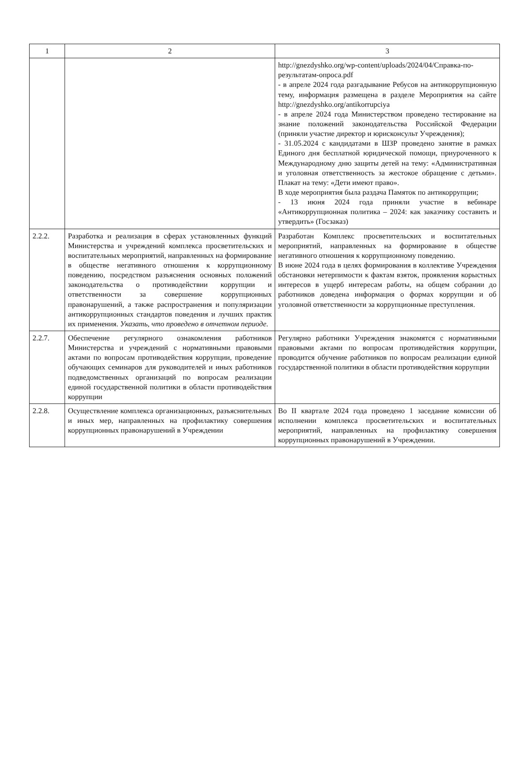| 1 | 2 | 3 |
| --- | --- | --- |
| | | http://gnezdyshko.org/wp-content/uploads/2024/04/Справка-по-результатам-опроса.pdf - в апреле 2024 года разгадывание Ребусов на антикоррупционную тему, информация размещена в разделе Мероприятия на сайте http://gnezdyshko.org/antikorrupciya - в апреле 2024 года Министерством проведено тестирование на знание положений законодательства Российской Федерации (приняли участие директор и юрисконсульт Учреждения); - 31.05.2024 с кандидатами в ШЗР проведено занятие в рамках Единого дня бесплатной юридической помощи, приуроченного к Международному дню защиты детей на тему: «Административная и уголовная ответственность за жестокое обращение с детьми». Плакат на тему: «Дети имеют право». В ходе мероприятия была раздача Памяток по антикоррупции; - 13 июня 2024 года приняли участие в вебинаре «Антикоррупционная политика – 2024: как заказчику составить и утвердить» (Госзаказ) |
| 2.2.2. | Разработка и реализация в сферах установленных функций Министерства и учреждений комплекса просветительских и воспитательных мероприятий, направленных на формирование в обществе негативного отношения к коррупционному поведению, посредством разъяснения основных положений законодательства о противодействии коррупции и ответственности за совершение коррупционных правонарушений, а также распространения и популяризации антикоррупционных стандартов поведения и лучших практик их применения. Указать, что проведено в отчетном периоде. | Разработан Комплекс просветительских и воспитательных мероприятий, направленных на формирование в обществе негативного отношения к коррупционному поведению. В июне 2024 года в целях формирования в коллективе Учреждения обстановки нетерпимости к фактам взяток, проявления корыстных интересов в ущерб интересам работы, на общем собрании до работников доведена информация о формах коррупции и об уголовной ответственности за коррупционные преступления. |
| 2.2.7. | Обеспечение регулярного ознакомления работников Министерства и учреждений с нормативными правовыми актами по вопросам противодействия коррупции, проведение обучающих семинаров для руководителей и иных работников подведомственных организаций по вопросам реализации единой государственной политики в области противодействия коррупции | Регулярно работники Учреждения знакомятся с нормативными правовыми актами по вопросам противодействия коррупции, проводится обучение работников по вопросам реализации единой государственной политики в области противодействия коррупции |
| 2.2.8. | Осуществление комплекса организационных, разъяснительных и иных мер, направленных на профилактику совершения коррупционных правонарушений в Учреждении | Во II квартале 2024 года проведено 1 заседание комиссии об исполнении комплекса просветительских и воспитательных мероприятий, направленных на профилактику совершения коррупционных правонарушений в Учреждении. |